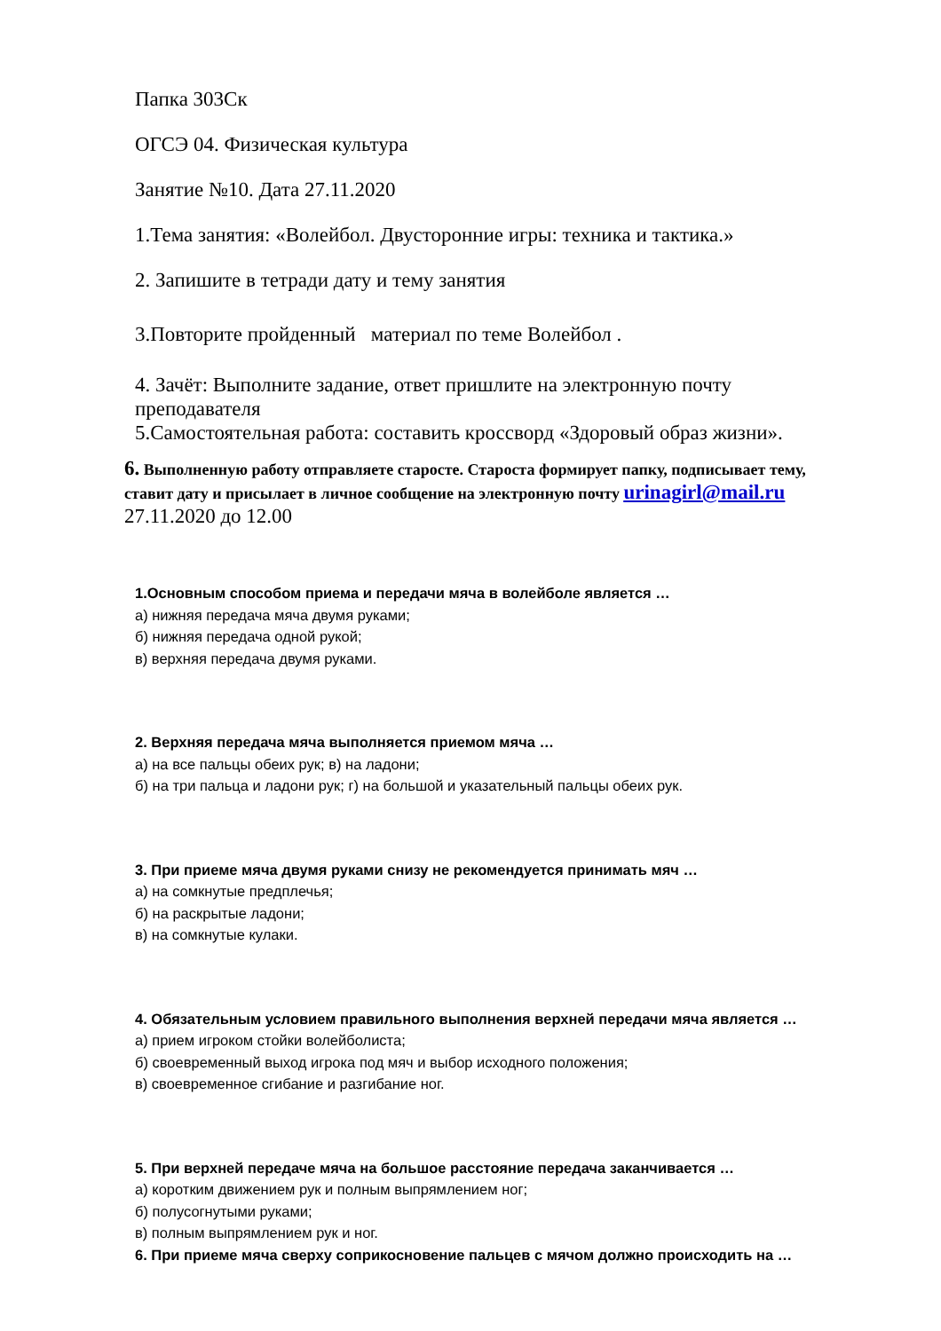Папка 303Ск
ОГСЭ 04. Физическая культура
Занятие №10. Дата 27.11.2020
1.Тема занятия: «Волейбол. Двусторонние игры: техника и тактика.»
2. Запишите в тетради дату и тему занятия
3.Повторите пройденный материал по теме Волейбол .
4. Зачёт: Выполните задание, ответ пришлите на электронную почту преподавателя
5.Самостоятельная работа: составить кроссворд «Здоровый образ жизни».
6. Выполненную работу отправляете старосте. Староста формирует папку, подписывает тему, ставит дату и присылает в личное сообщение на электронную почту urinagirl@mail.ru 27.11.2020 до 12.00
1.Основным способом приема и передачи мяча в волейболе является …
а) нижняя передача мяча двумя руками;
б) нижняя передача одной рукой;
в) верхняя передача двумя руками.
2. Верхняя передача мяча выполняется приемом мяча …
а) на все пальцы обеих рук; в) на ладони;
б) на три пальца и ладони рук; г) на большой и указательный пальцы обеих рук.
3. При приеме мяча двумя руками снизу не рекомендуется принимать мяч …
а) на сомкнутые предплечья;
б) на раскрытые ладони;
в) на сомкнутые кулаки.
4. Обязательным условием правильного выполнения верхней передачи мяча является …
а) прием игроком стойки волейболиста;
б) своевременный выход игрока под мяч и выбор исходного положения;
в) своевременное сгибание и разгибание ног.
5. При верхней передаче мяча на большое расстояние передача заканчивается …
а) коротким движением рук и полным выпрямлением ног;
б) полусогнутыми руками;
в) полным выпрямлением рук и ног.
6. При приеме мяча сверху соприкосновение пальцев с мячом должно происходить на …